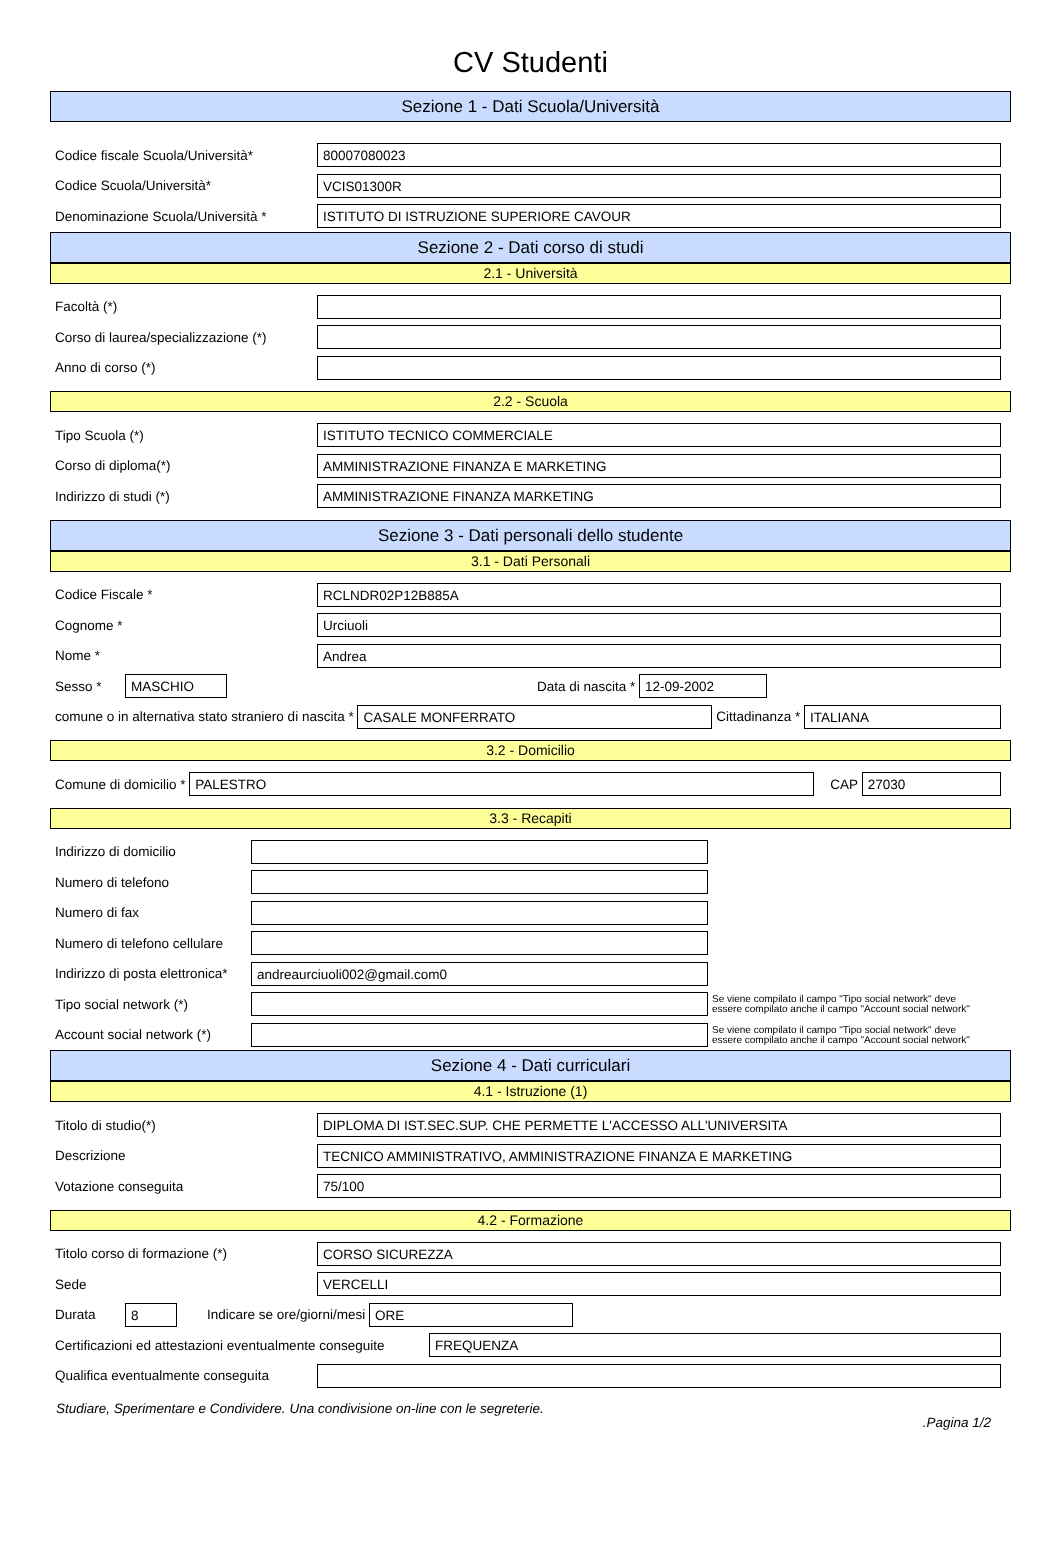CV Studenti
Sezione 1 - Dati Scuola/Università
Codice fiscale Scuola/Università*
80007080023
Codice Scuola/Università*
VCIS01300R
Denominazione Scuola/Università *
ISTITUTO DI ISTRUZIONE SUPERIORE CAVOUR
Sezione 2 - Dati corso di studi
2.1 - Università
Facoltà (*)
Corso di laurea/specializzazione (*)
Anno di corso (*)
2.2 - Scuola
Tipo Scuola (*)
ISTITUTO TECNICO COMMERCIALE
Corso di diploma(*)
AMMINISTRAZIONE FINANZA E MARKETING
Indirizzo di studi (*)
AMMINISTRAZIONE FINANZA MARKETING
Sezione 3 - Dati personali dello studente
3.1 - Dati Personali
Codice Fiscale *
RCLNDR02P12B885A
Cognome *
Urciuoli
Nome *
Andrea
Sesso *
MASCHIO
Data di nascita *
12-09-2002
comune o in alternativa stato straniero di nascita *
CASALE MONFERRATO
Cittadinanza *
ITALIANA
3.2 - Domicilio
Comune di domicilio *
PALESTRO
CAP
27030
3.3 - Recapiti
Indirizzo di domicilio
Numero di telefono
Numero di fax
Numero di telefono cellulare
Indirizzo di posta elettronica*
andreaurciuoli002@gmail.com0
Tipo social network (*)
Se viene compilato il campo "Tipo social network" deve
essere compilato anche il campo "Account social network"
Account social network (*)
Se viene compilato il campo "Tipo social network" deve
essere compilato anche il campo "Account social network"
Sezione 4 - Dati curriculari
4.1 - Istruzione (1)
Titolo di studio(*)
DIPLOMA DI IST.SEC.SUP. CHE PERMETTE L'ACCESSO ALL'UNIVERSITA
Descrizione
TECNICO AMMINISTRATIVO, AMMINISTRAZIONE FINANZA E MARKETING
Votazione conseguita
75/100
4.2 - Formazione
Titolo corso di formazione (*)
CORSO SICUREZZA
Sede
VERCELLI
Durata
8
Indicare se ore/giorni/mesi
ORE
Certificazioni ed attestazioni eventualmente conseguite
FREQUENZA
Qualifica eventualmente conseguita
Studiare, Sperimentare e Condividere. Una condivisione on-line con le segreterie..Pagina 1/2